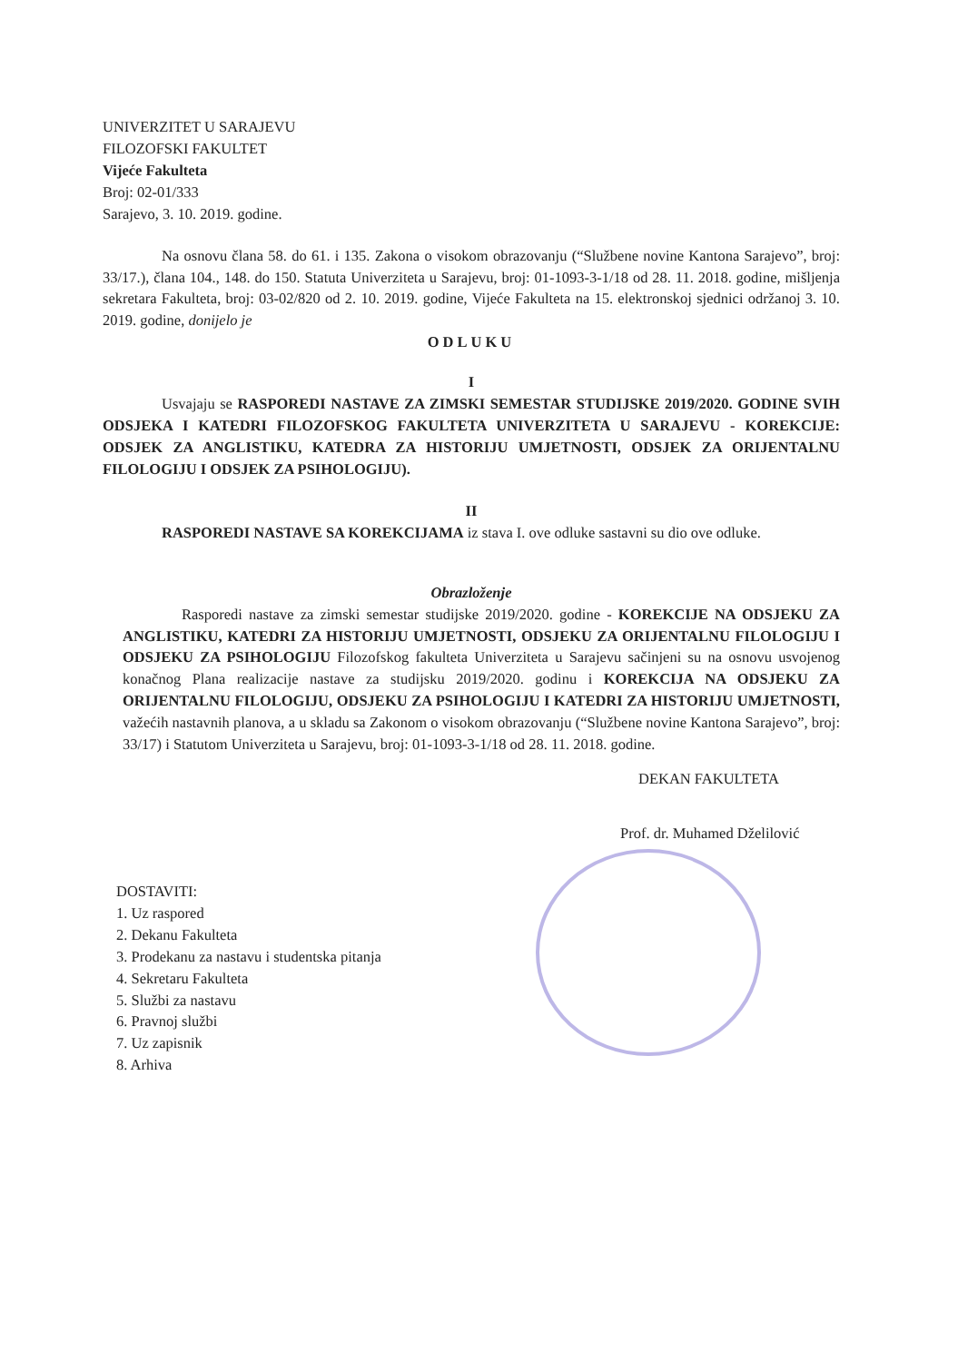UNIVERZITET U SARAJEVU
FILOZOFSKI FAKULTET
Vijeće Fakulteta
Broj: 02-01/333
Sarajevo, 3. 10. 2019. godine.
Na osnovu člana 58. do 61. i 135. Zakona o visokom obrazovanju (“Službene novine Kantona Sarajevo”, broj: 33/17.), člana 104., 148. do 150. Statuta Univerziteta u Sarajevu, broj: 01-1093-3-1/18 od 28. 11. 2018. godine, mišljenja sekretara Fakulteta, broj: 03-02/820 od 2. 10. 2019. godine, Vijeće Fakulteta na 15. elektronskoj sjednici održanoj 3. 10. 2019. godine, donijelo je
ODLUKU
I
Usvajaju se RASPOREDI NASTAVE ZA ZIMSKI SEMESTAR STUDIJSKE 2019/2020. GODINE SVIH ODSJEKA I KATEDRI FILOZOFSKOG FAKULTETA UNIVERZITETA U SARAJEVU - KOREKCIJE: ODSJEK ZA ANGLISTIKU, KATEDRA ZA HISTORIJU UMJETNOSTI, ODSJEK ZA ORIJENTALNU FILOLOGIJU I ODSJEK ZA PSIHOLOGIJU).
II
RASPOREDI NASTAVE SA KOREKCIJAMA iz stava I. ove odluke sastavni su dio ove odluke.
Obrazloženje
Rasporedi nastave za zimski semestar studijske 2019/2020. godine - KOREKCIJE NA ODSJEKU ZA ANGLISTIKU, KATEDRI ZA HISTORIJU UMJETNOSTI, ODSJEKU ZA ORIJENTALNU FILOLOGIJU I ODSJEKU ZA PSIHOLOGIJU Filozofskog fakulteta Univerziteta u Sarajevu sačinjeni su na osnovu usvojenog konačnog Plana realizacije nastave za studijsku 2019/2020. godinu i KOREKCIJA NA ODSJEKU ZA ORIJENTALNU FILOLOGIJU, ODSJEKU ZA PSIHOLOGIJU I KATEDRI ZA HISTORIJU UMJETNOSTI, važećih nastavnih planova, a u skladu sa Zakonom o visokom obrazovanju (“Službene novine Kantona Sarajevo”, broj: 33/17) i Statutom Univerziteta u Sarajevu, broj: 01-1093-3-1/18 od 28. 11. 2018. godine.
DEKAN FAKULTETA
Prof. dr. Muhamed Dželilović
DOSTAVITI:
1. Uz raspored
2. Dekanu Fakulteta
3. Prodekanu za nastavu i studentska pitanja
4. Sekretaru Fakulteta
5. Službi za nastavu
6. Pravnoj službi
7. Uz zapisnik
8. Arhiva